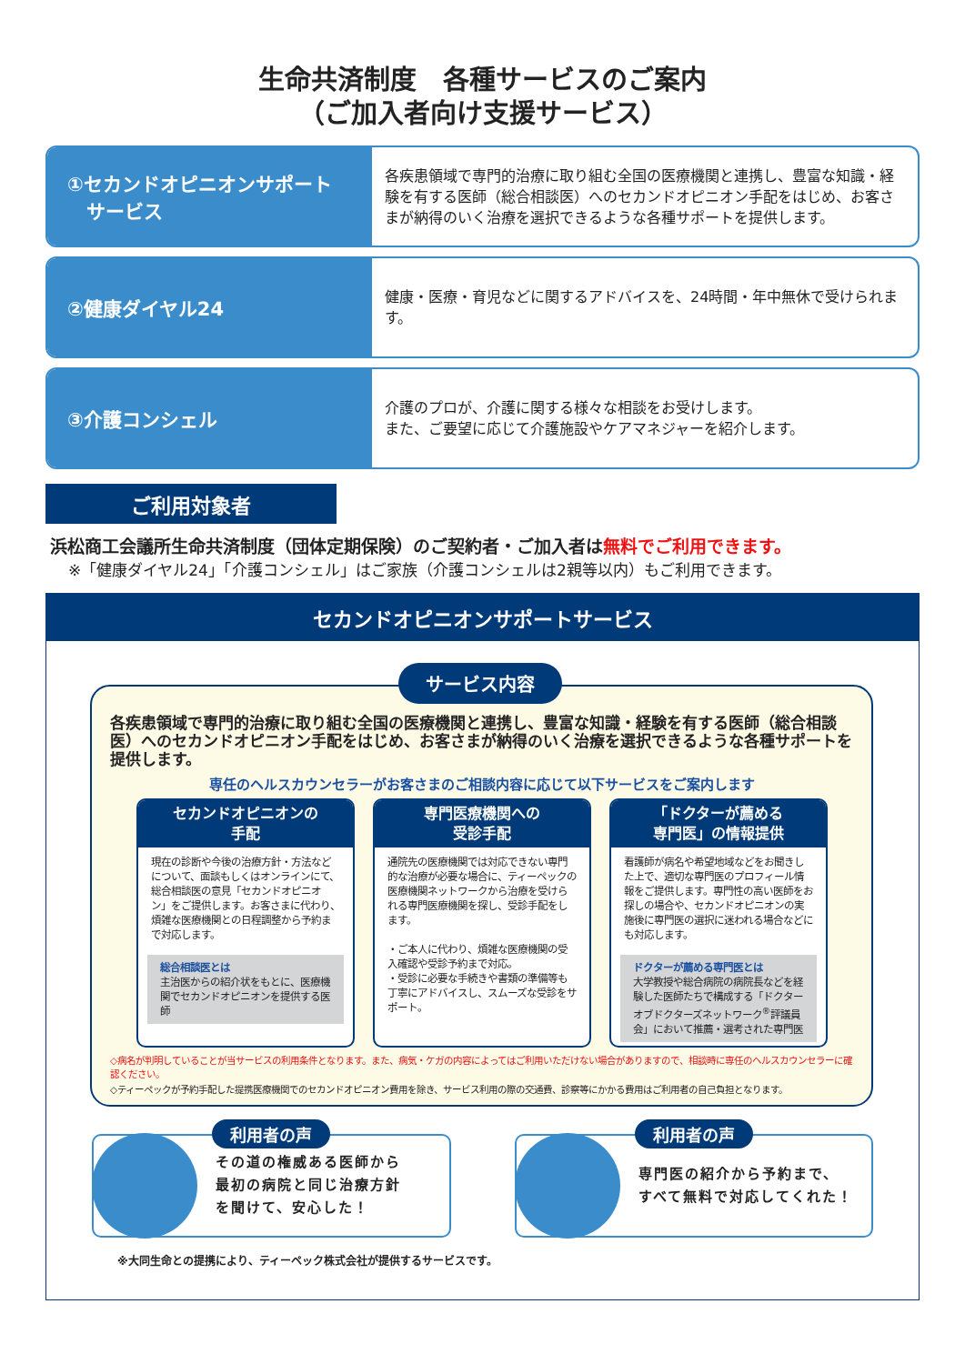生命共済制度　各種サービスのご案内
（ご加入者向け支援サービス）
①セカンドオピニオンサポート
　サービス
各疾患領域で専門的治療に取り組む全国の医療機関と連携し、豊富な知識・経験を有する医師（総合相談医）へのセカンドオピニオン手配をはじめ、お客さまが納得のいく治療を選択できるような各種サポートを提供します。
②健康ダイヤル24
健康・医療・育児などに関するアドバイスを、24時間・年中無休で受けられます。
③介護コンシェル
介護のプロが、介護に関する様々な相談をお受けします。
また、ご要望に応じて介護施設やケアマネジャーを紹介します。
ご利用対象者
浜松商工会議所生命共済制度（団体定期保険）のご契約者・ご加入者は無料でご利用できます。
※「健康ダイヤル24」「介護コンシェル」はご家族（介護コンシェルは2親等以内）もご利用できます。
セカンドオピニオンサポートサービス
サービス内容
各疾患領域で専門的治療に取り組む全国の医療機関と連携し、豊富な知識・経験を有する医師（総合相談医）へのセカンドオピニオン手配をはじめ、お客さまが納得のいく治療を選択できるような各種サポートを提供します。
専任のヘルスカウンセラーがお客さまのご相談内容に応じて以下サービスをご案内します
セカンドオピニオンの
手配
現在の診断や今後の治療方針・方法などについて、面談もしくはオンラインにて、総合相談医の意見「セカンドオピニオン」をご提供します。お客さまに代わり、煩雑な医療機関との日程調整から予約まで対応します。
総合相談医とは
主治医からの紹介状をもとに、医療機関でセカンドオピニオンを提供する医師
専門医療機関への
受診手配
通院先の医療機関では対応できない専門的な治療が必要な場合に、ティーペックの医療機関ネットワークから治療を受けられる専門医療機関を探し、受診手配をします。
・ご本人に代わり、煩雑な医療機関の受入確認や受診予約まで対応。
・受診に必要な手続きや書類の準備等も丁寧にアドバイスし、スムーズな受診をサポート。
「ドクターが薦める
専門医」の情報提供
看護師が病名や希望地域などをお聞きした上で、適切な専門医のプロフィール情報をご提供します。専門性の高い医師をお探しの場合や、セカンドオピニオンの実施後に専門医の選択に迷われる場合などにも対応します。
ドクターが薦める専門医とは
大学教授や総合病院の病院長などを経験した医師たちで構成する「ドクターオブドクターズネットワーク<sup>®</sup>評議員会」において推薦・選考された専門医
◇病名が判明していることが当サービスの利用条件となります。また、病気・ケガの内容によってはご利用いただけない場合がありますので、相談時に専任のヘルスカウンセラーに確認ください。
◇ティーペックが予約手配した提携医療機関でのセカンドオピニオン費用を除き、サービス利用の際の交通費、診察等にかかる費用はご利用者の自己負担となります。
利用者の声
その道の権威ある医師から
最初の病院と同じ治療方針
を聞けて、安心した！
利用者の声
専門医の紹介から予約まで、
すべて無料で対応してくれた！
※大同生命との提携により、ティーペック株式会社が提供するサービスです。